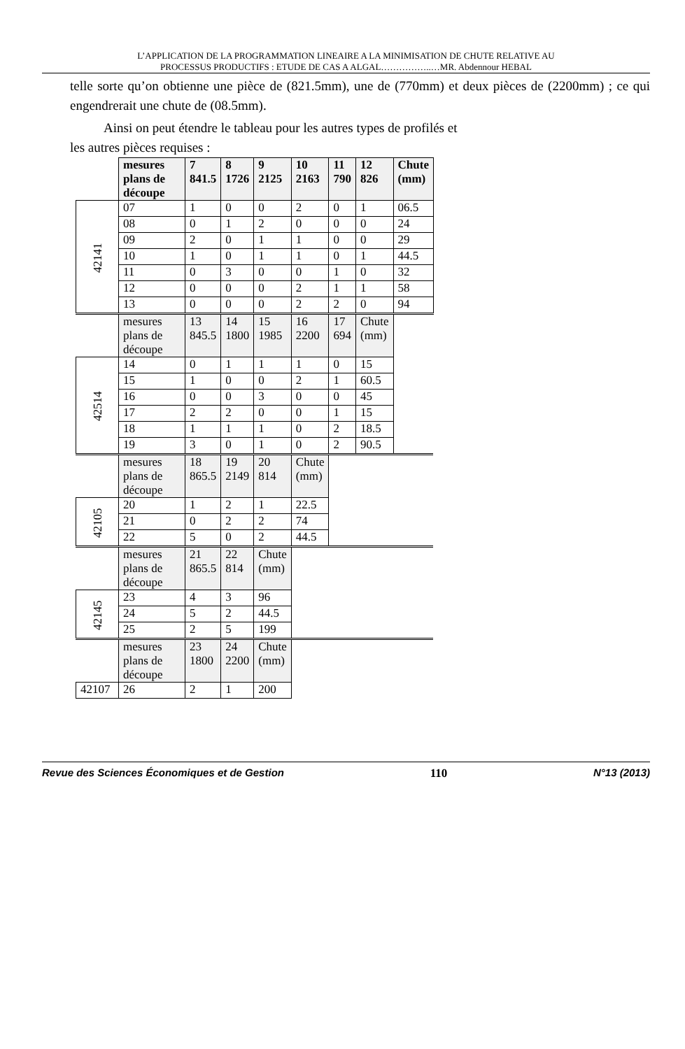L’APPLICATION DE LA PROGRAMMATION LINEAIRE A LA MINIMISATION DE CHUTE RELATIVE AU
PROCESSUS PRODUCTIFS : ETUDE DE CAS A ALGAL……………..…MR. Abdennour HEBAL
telle sorte qu’on obtienne une pièce de (821.5mm), une de (770mm) et deux pièces de (2200mm) ; ce qui engendrerait une chute de (08.5mm).
Ainsi on peut étendre le tableau pour les autres types de profilés et
les autres pièces requises :
| | mesures plans de découpe | 7 841.5 | 8 1726 | 9 2125 | 10 2163 | 11 790 | 12 826 | Chute (mm) |
| 42141 | 07 | 1 | 0 | 0 | 2 | 0 | 1 | 06.5 |
| | 08 | 0 | 1 | 2 | 0 | 0 | 0 | 24 |
| | 09 | 2 | 0 | 1 | 1 | 0 | 0 | 29 |
| | 10 | 1 | 0 | 1 | 1 | 0 | 1 | 44.5 |
| | 11 | 0 | 3 | 0 | 0 | 1 | 0 | 32 |
| | 12 | 0 | 0 | 0 | 2 | 1 | 1 | 58 |
| | 13 | 0 | 0 | 0 | 2 | 2 | 0 | 94 |
| | mesures plans de découpe | 13 845.5 | 14 1800 | 15 1985 | 16 2200 | 17 694 | Chute (mm) | |
| 42514 | 14 | 0 | 1 | 1 | 1 | 0 | 15 | |
| | 15 | 1 | 0 | 0 | 2 | 1 | 60.5 | |
| | 16 | 0 | 0 | 3 | 0 | 0 | 45 | |
| | 17 | 2 | 2 | 0 | 0 | 1 | 15 | |
| | 18 | 1 | 1 | 1 | 0 | 2 | 18.5 | |
| | 19 | 3 | 0 | 1 | 0 | 2 | 90.5 | |
| | mesures plans de découpe | 18 865.5 | 19 2149 | 20 814 | Chute (mm) | | | |
| 42105 | 20 | 1 | 2 | 1 | 22.5 | | | |
| | 21 | 0 | 2 | 2 | 74 | | | |
| | 22 | 5 | 0 | 2 | 44.5 | | | |
| | mesures plans de découpe | 21 865.5 | 22 814 | Chute (mm) | | | | |
| 42145 | 23 | 4 | 3 | 96 | | | | |
| | 24 | 5 | 2 | 44.5 | | | | |
| | 25 | 2 | 5 | 199 | | | | |
| | mesures plans de découpe | 23 1800 | 24 2200 | Chute (mm) | | | | |
| 42107 | 26 | 2 | 1 | 200 | | | | |
Revue des Sciences Économiques et de Gestion 110 N°13 (2013)